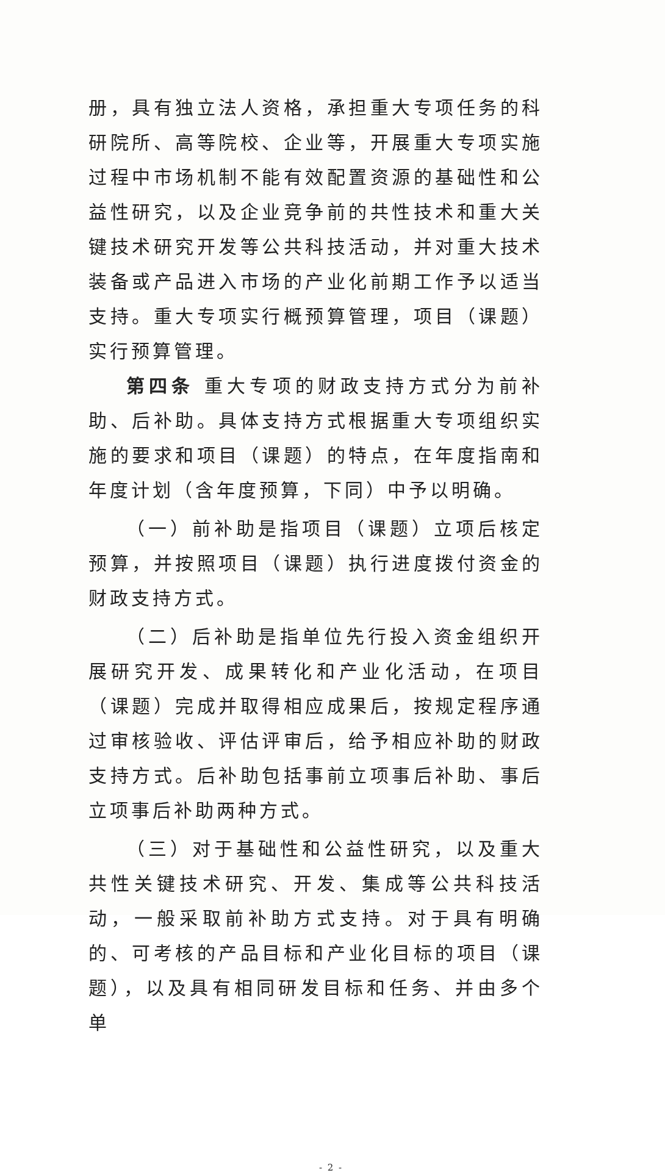册，具有独立法人资格，承担重大专项任务的科研院所、高等院校、企业等，开展重大专项实施过程中市场机制不能有效配置资源的基础性和公益性研究，以及企业竞争前的共性技术和重大关键技术研究开发等公共科技活动，并对重大技术装备或产品进入市场的产业化前期工作予以适当支持。重大专项实行概预算管理，项目（课题）实行预算管理。
第四条 重大专项的财政支持方式分为前补助、后补助。具体支持方式根据重大专项组织实施的要求和项目（课题）的特点，在年度指南和年度计划（含年度预算，下同）中予以明确。
（一）前补助是指项目（课题）立项后核定预算，并按照项目（课题）执行进度拨付资金的财政支持方式。
（二）后补助是指单位先行投入资金组织开展研究开发、成果转化和产业化活动，在项目（课题）完成并取得相应成果后，按规定程序通过审核验收、评估评审后，给予相应补助的财政支持方式。后补助包括事前立项事后补助、事后立项事后补助两种方式。
（三）对于基础性和公益性研究，以及重大共性关键技术研究、开发、集成等公共科技活动，一般采取前补助方式支持。对于具有明确的、可考核的产品目标和产业化目标的项目（课题），以及具有相同研发目标和任务、并由多个单
- 2 -